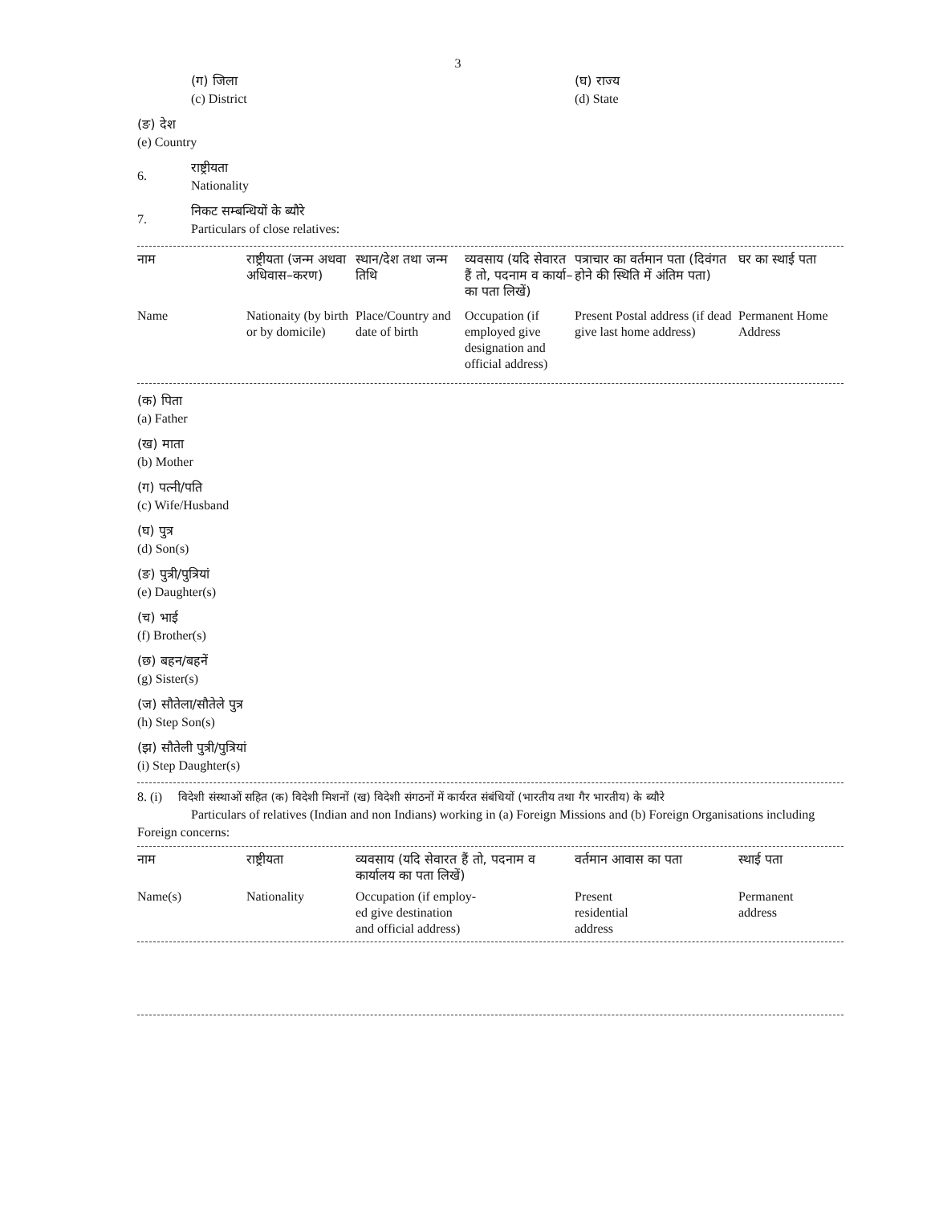3
(ग) जिला
(c) District
(घ) राज्य
(d) State
(ङ) देश
(e) Country
6.
राष्ट्रीयता
Nationality
7.
निकट सम्बन्धियों के ब्यौरे
Particulars of close relatives:
| नाम | राष्ट्रीयता (जन्म अथवा अधिवास–करण) | स्थान/देश तथा जन्म तिथि | व्यवसाय (यदि सेवारत हैं तो, पदनाम व कार्या–का पता लिखें) | पत्राचार का वर्तमान पता (दिवंगत होने की स्थिति में अंतिम पता) | घर का स्थाई पता |
| --- | --- | --- | --- | --- | --- |
| Name | Nationaity (by birth or by domicile) | Place/Country and date of birth | Occupation (if employed give designation and official address) | Present Postal address (if dead give last home address) | Permanent Home Address |
(क) पिता
(a) Father
(ख) माता
(b) Mother
(ग) पत्नी/पति
(c) Wife/Husband
(घ) पुत्र
(d) Son(s)
(ङ) पुत्री/पुत्रियां
(e) Daughter(s)
(च) भाई
(f) Brother(s)
(छ) बहन/बहनें
(g) Sister(s)
(ज) सौतेला/सौतेले पुत्र
(h) Step Son(s)
(झ) सौतेली पुत्री/पुत्रियां
(i) Step Daughter(s)
8. (i) विदेशी संस्थाओं सहित (क) विदेशी मिशनों (ख) विदेशी संगठनों में कार्यरत संबंधियों (भारतीय तथा गैर भारतीय) के ब्यौरे
Particulars of relatives (Indian and non Indians) working in (a) Foreign Missions and (b) Foreign Organisations including
Foreign concerns:
| नाम | राष्ट्रीयता | व्यवसाय (यदि सेवारत हैं तो, पदनाम व कार्यालय का पता लिखें) | वर्तमान आवास का पता | स्थाई पता |
| --- | --- | --- | --- | --- |
| Name(s) | Nationality | Occupation (if employ- ed give destination and official address) | Present residential address | Permanent address |